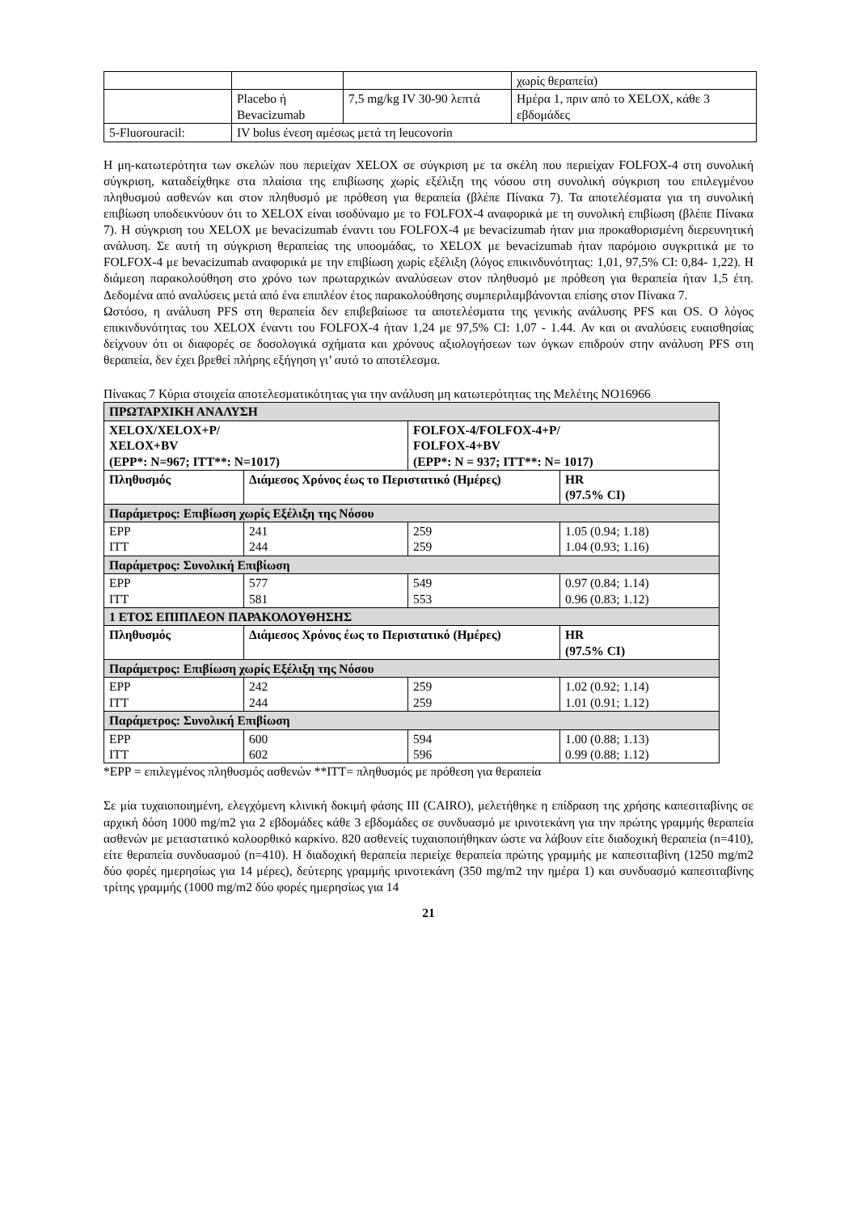| | | | χωρίς θεραπεία) |
| | Placebo ή Bevacizumab | 7,5 mg/kg IV 30-90 λεπτά | Ημέρα 1, πριν από το XELOX, κάθε 3 εβδομάδες |
| 5-Fluorouracil: | IV bolus ένεση αμέσως μετά τη leucovorin | | |
Η μη-κατωτερότητα των σκελών που περιείχαν XELOX σε σύγκριση με τα σκέλη που περιείχαν FOLFOX-4 στη συνολική σύγκριση, καταδείχθηκε στα πλαίσια της επιβίωσης χωρίς εξέλιξη της νόσου στη συνολική σύγκριση του επιλεγμένου πληθυσμού ασθενών και στον πληθυσμό με πρόθεση για θεραπεία (βλέπε Πίνακα 7). Τα αποτελέσματα για τη συνολική επιβίωση υποδεικνύουν ότι το XELOX είναι ισοδύναμο με το FOLFOX-4 αναφορικά με τη συνολική επιβίωση (βλέπε Πίνακα 7). Η σύγκριση του XELOX με bevacizumab έναντι του FOLFOX-4 με bevacizumab ήταν μια προκαθορισμένη διερευνητική ανάλυση. Σε αυτή τη σύγκριση θεραπείας της υποομάδας, το XELOX με bevacizumab ήταν παρόμοιο συγκριτικά με το FOLFOX-4 με bevacizumab αναφορικά με την επιβίωση χωρίς εξέλιξη (λόγος επικινδυνότητας: 1,01, 97,5% CI: 0,84- 1,22). Η διάμεση παρακολούθηση στο χρόνο των πρωταρχικών αναλύσεων στον πληθυσμό με πρόθεση για θεραπεία ήταν 1,5 έτη. Δεδομένα από αναλύσεις μετά από ένα επιπλέον έτος παρακολούθησης συμπεριλαμβάνονται επίσης στον Πίνακα 7.
Ωστόσο, η ανάλυση PFS στη θεραπεία δεν επιβεβαίωσε τα αποτελέσματα της γενικής ανάλυσης PFS και OS. Ο λόγος επικινδυνότητας του XELOX έναντι του FOLFOX-4 ήταν 1,24 με 97,5% CI: 1,07 - 1.44. Αν και οι αναλύσεις ευαισθησίας δείχνουν ότι οι διαφορές σε δοσολογικά σχήματα και χρόνους αξιολογήσεων των όγκων επιδρούν στην ανάλυση PFS στη θεραπεία, δεν έχει βρεθεί πλήρης εξήγηση γι’ αυτό το αποτέλεσμα.
Πίνακας 7 Κύρια στοιχεία αποτελεσματικότητας για την ανάλυση μη κατωτερότητας της Μελέτης NO16966
| ΠΡΩΤΑΡΧΙΚΗ ΑΝΑΛΥΣΗ | | | |
| XELOX/XELOX+P/ XELOX+BV (EPP*: N=967; ITT**: N=1017) | | FOLFOX-4/FOLFOX-4+P/ FOLFOX-4+BV (EPP*: N = 937; ITT**: N= 1017) | |
| Πληθυσμός | Διάμεσος Χρόνος έως το Περιστατικό (Ημέρες) | | HR (97.5% CI) |
| Παράμετρος: Επιβίωση χωρίς Εξέλιξη της Νόσου | | | |
| EPP ITT | 241 244 | 259 259 | 1.05 (0.94; 1.18) 1.04 (0.93; 1.16) |
| Παράμετρος: Συνολική Επιβίωση | | | |
| EPP ITT | 577 581 | 549 553 | 0.97 (0.84; 1.14) 0.96 (0.83; 1.12) |
| 1 ΕΤΟΣ ΕΠΙΠΛΕΟΝ ΠΑΡΑΚΟΛΟΥΘΗΣΗΣ | | | |
| Πληθυσμός | Διάμεσος Χρόνος έως το Περιστατικό (Ημέρες) | | HR (97.5% CI) |
| Παράμετρος: Επιβίωση χωρίς Εξέλιξη της Νόσου | | | |
| EPP ITT | 242 244 | 259 259 | 1.02 (0.92; 1.14) 1.01 (0.91; 1.12) |
| Παράμετρος: Συνολική Επιβίωση | | | |
| EPP ITT | 600 602 | 594 596 | 1.00 (0.88; 1.13) 0.99 (0.88; 1.12) |
*EPP = επιλεγμένος πληθυσμός ασθενών **ITT= πληθυσμός με πρόθεση για θεραπεία
Σε μία τυχαιοποιημένη, ελεγχόμενη κλινική δοκιμή φάσης III (CAIRO), μελετήθηκε η επίδραση της χρήσης καπεσιταβίνης σε αρχική δόση 1000 mg/m2 για 2 εβδομάδες κάθε 3 εβδομάδες σε συνδυασμό με ιρινοτεκάνη για την πρώτης γραμμής θεραπεία ασθενών με μεταστατικό κολοορθικό καρκίνο. 820 ασθενείς τυχαιοποιήθηκαν ώστε να λάβουν είτε διαδοχική θεραπεία (n=410), είτε θεραπεία συνδυασμού (n=410). Η διαδοχική θεραπεία περιείχε θεραπεία πρώτης γραμμής με καπεσιταβίνη (1250 mg/m2 δύο φορές ημερησίως για 14 μέρες), δεύτερης γραμμής ιρινοτεκάνη (350 mg/m2 την ημέρα 1) και συνδυασμό καπεσιταβίνης τρίτης γραμμής (1000 mg/m2 δύο φορές ημερησίως για 14
21